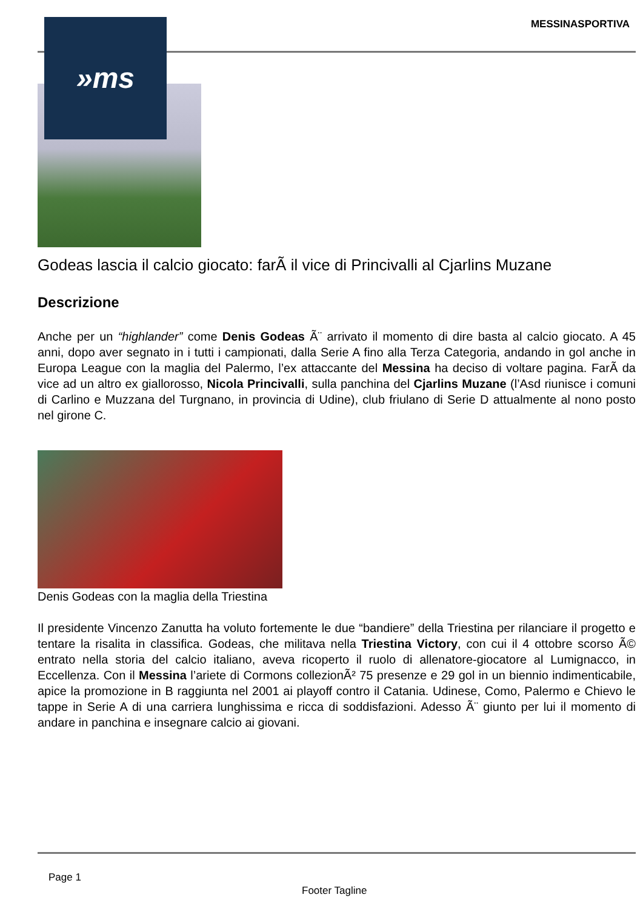MESSINASPORTIVA
Godeas lascia il calcio giocato: farÃ il vice di Princivalli al Cjarlins Muzane
Descrizione
Anche per un “highlander” come Denis Godeas Ã¨ arrivato il momento di dire basta al calcio giocato. A 45 anni, dopo aver segnato in i tutti i campionati, dalla Serie A fino alla Terza Categoria, andando in gol anche in Europa League con la maglia del Palermo, l’ex attaccante del Messina ha deciso di voltare pagina. FarÃ da vice ad un altro ex giallorosso, Nicola Princivalli, sulla panchina del Cjarlins Muzane (l’Asd riunisce i comuni di Carlino e Muzzana del Turgnano, in provincia di Udine), club friulano di Serie D attualmente al nono posto nel girone C.
Denis Godeas con la maglia della Triestina
Il presidente Vincenzo Zanutta ha voluto fortemente le due “bandiere” della Triestina per rilanciare il progetto e tentare la risalita in classifica. Godeas, che militava nella Triestina Victory, con cui il 4 ottobre scorso Ã© entrato nella storia del calcio italiano, aveva ricoperto il ruolo di allenatore-giocatore al Lumignacco, in Eccellenza. Con il Messina l’ariete di Cormons collezionÃ² 75 presenze e 29 gol in un biennio indimenticabile, apice la promozione in B raggiunta nel 2001 ai playoff contro il Catania. Udinese, Como, Palermo e Chievo le tappe in Serie A di una carriera lunghissima e ricca di soddisfazioni. Adesso Ã¨ giunto per lui il momento di andare in panchina e insegnare calcio ai giovani.
»ms
Page 1
Footer Tagline